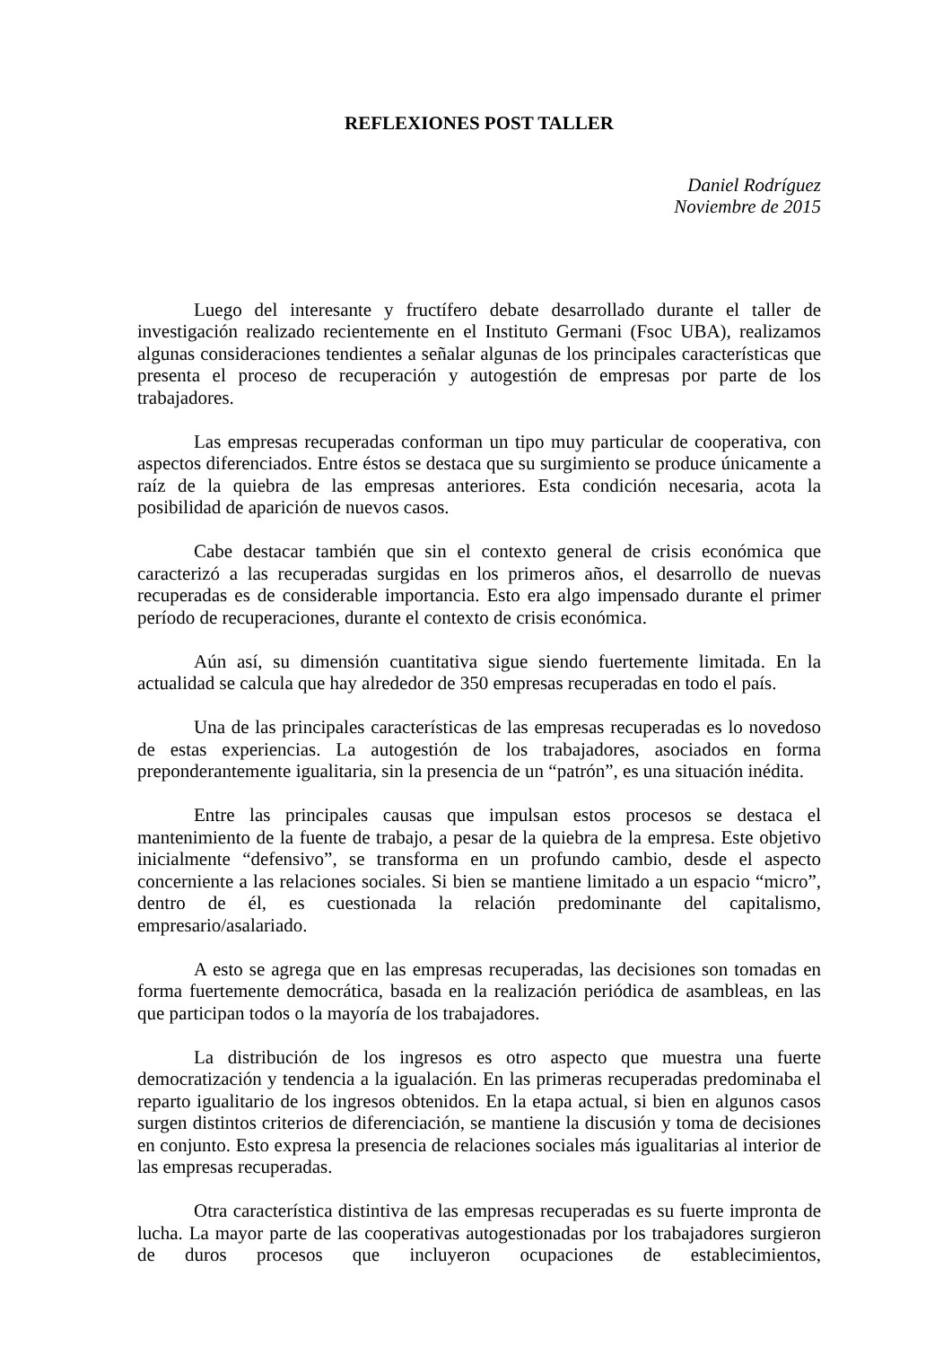REFLEXIONES POST TALLER
Daniel Rodríguez
Noviembre de 2015
Luego del interesante y fructífero debate desarrollado durante el taller de investigación realizado recientemente en el Instituto Germani (Fsoc UBA), realizamos algunas consideraciones tendientes a señalar algunas de los principales características que presenta el proceso de recuperación y autogestión de empresas por parte de los trabajadores.
Las empresas recuperadas conforman un tipo muy particular de cooperativa, con aspectos diferenciados. Entre éstos se destaca que su surgimiento se produce únicamente a raíz de la quiebra de las empresas anteriores. Esta condición necesaria, acota la posibilidad de aparición de nuevos casos.
Cabe destacar también que sin el contexto general de crisis económica que caracterizó a las recuperadas surgidas en los primeros años, el desarrollo de nuevas recuperadas es de considerable importancia. Esto era algo impensado durante el primer período de recuperaciones, durante el contexto de crisis económica.
Aún así, su dimensión cuantitativa sigue siendo fuertemente limitada. En la actualidad se calcula que hay alrededor de 350 empresas recuperadas en todo el país.
Una de las principales características de las empresas recuperadas es lo novedoso de estas experiencias. La autogestión de los trabajadores, asociados en forma preponderantemente igualitaria, sin la presencia de un “patrón”, es una situación inédita.
Entre las principales causas que impulsan estos procesos se destaca el mantenimiento de la fuente de trabajo, a pesar de la quiebra de la empresa. Este objetivo inicialmente “defensivo”, se transforma en un profundo cambio, desde el aspecto concerniente a las relaciones sociales. Si bien se mantiene limitado a un espacio “micro”, dentro de él, es cuestionada la relación predominante del capitalismo, empresario/asalariado.
A esto se agrega que en las empresas recuperadas, las decisiones son tomadas en forma fuertemente democrática, basada en la realización periódica de asambleas, en las que participan todos o la mayoría de los trabajadores.
La distribución de los ingresos es otro aspecto que muestra una fuerte democratización y tendencia a la igualación. En las primeras recuperadas predominaba el reparto igualitario de los ingresos obtenidos. En la etapa actual, si bien en algunos casos surgen distintos criterios de diferenciación, se mantiene la discusión y toma de decisiones en conjunto. Esto expresa la presencia de relaciones sociales más igualitarias al interior de las empresas recuperadas.
Otra característica distintiva de las empresas recuperadas es su fuerte impronta de lucha. La mayor parte de las cooperativas autogestionadas por los trabajadores surgieron de duros procesos que incluyeron ocupaciones de establecimientos,